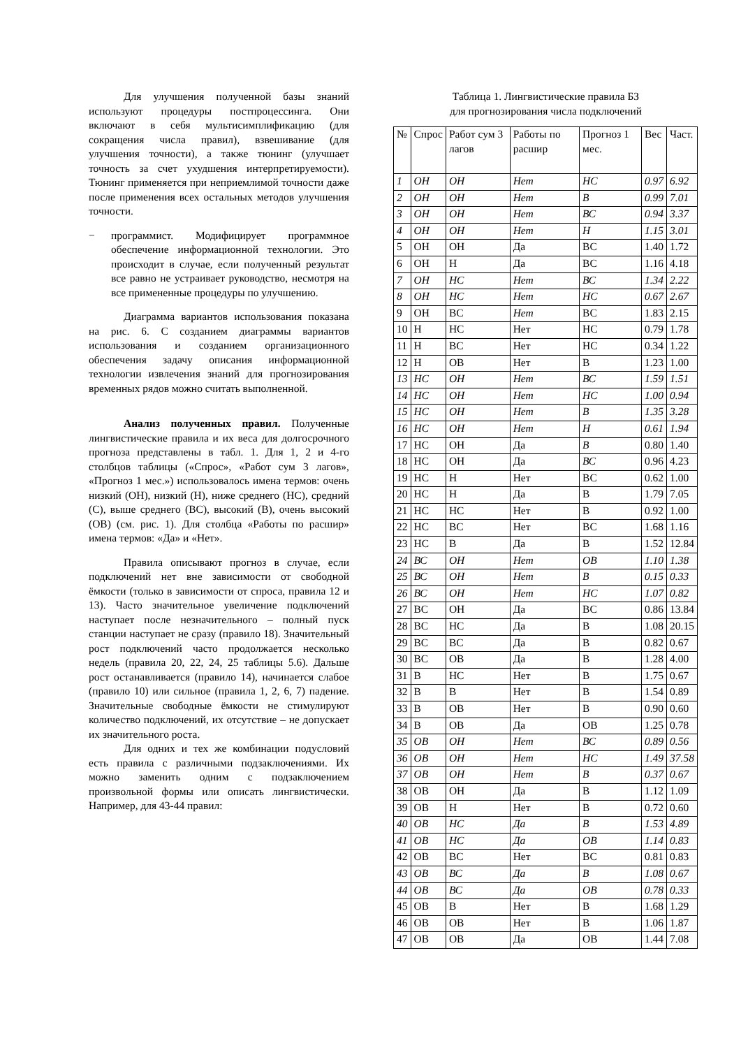Для улучшения полученной базы знаний используют процедуры постпроцессинга. Они включают в себя мультисимплификацию (для сокращения числа правил), взвешивание (для улучшения точности), а также тюнинг (улучшает точность за счет ухудшения интерпретируемости). Тюнинг применяется при неприемлимой точности даже после применения всех остальных методов улучшения точности.
− программист. Модифицирует программное обеспечение информационной технологии. Это происходит в случае, если полученный результат все равно не устраивает руководство, несмотря на все примененные процедуры по улучшению.
Диаграмма вариантов использования показана на рис. 6. С созданием диаграммы вариантов использования и созданием организационного обеспечения задачу описания информационной технологии извлечения знаний для прогнозирования временных рядов можно считать выполненной.
Анализ полученных правил. Полученные лингвистические правила и их веса для долгосрочного прогноза представлены в табл. 1. Для 1, 2 и 4-го столбцов таблицы («Спрос», «Работ сум 3 лагов», «Прогноз 1 мес.») использовалось имена термов: очень низкий (ОН), низкий (Н), ниже среднего (НС), средний (С), выше среднего (ВС), высокий (В), очень высокий (ОВ) (см. рис. 1). Для столбца «Работы по расшир» имена термов: «Да» и «Нет».
Правила описывают прогноз в случае, если подключений нет вне зависимости от свободной ёмкости (только в зависимости от спроса, правила 12 и 13). Часто значительное увеличение подключений наступает после незначительного – полный пуск станции наступает не сразу (правило 18). Значительный рост подключений часто продолжается несколько недель (правила 20, 22, 24, 25 таблицы 5.6). Дальше рост останавливается (правило 14), начинается слабое (правило 10) или сильное (правила 1, 2, 6, 7) падение. Значительные свободные ёмкости не стимулируют количество подключений, их отсутствие – не допускает их значительного роста.
Для одних и тех же комбинации подусловий есть правила с различными подзаключениями. Их можно заменить одним с подзаключением произвольной формы или описать лингвистически. Например, для 43-44 правил:
Таблица 1. Лингвистические правила БЗ
для прогнозирования числа подключений
| № | Спрос | Работ сум 3 лагов | Работы по расшир | Прогноз 1 мес. | Вес | Част. |
| 1 | ОН | ОН | Нет | НС | 0.97 | 6.92 |
| 2 | ОН | ОН | Нет | В | 0.99 | 7.01 |
| 3 | ОН | ОН | Нет | ВС | 0.94 | 3.37 |
| 4 | ОН | ОН | Нет | Н | 1.15 | 3.01 |
| 5 | ОН | ОН | Да | ВС | 1.40 | 1.72 |
| 6 | ОН | Н | Да | ВС | 1.16 | 4.18 |
| 7 | ОН | НС | Нет | ВС | 1.34 | 2.22 |
| 8 | ОН | НС | Нет | НС | 0.67 | 2.67 |
| 9 | ОН | ВС | Нет | ВС | 1.83 | 2.15 |
| 10 | Н | НС | Нет | НС | 0.79 | 1.78 |
| 11 | Н | ВС | Нет | НС | 0.34 | 1.22 |
| 12 | Н | ОВ | Нет | В | 1.23 | 1.00 |
| 13 | НС | ОН | Нет | ВС | 1.59 | 1.51 |
| 14 | НС | ОН | Нет | НС | 1.00 | 0.94 |
| 15 | НС | ОН | Нет | В | 1.35 | 3.28 |
| 16 | НС | ОН | Нет | Н | 0.61 | 1.94 |
| 17 | НС | ОН | Да | В | 0.80 | 1.40 |
| 18 | НС | ОН | Да | ВС | 0.96 | 4.23 |
| 19 | НС | Н | Нет | ВС | 0.62 | 1.00 |
| 20 | НС | Н | Да | В | 1.79 | 7.05 |
| 21 | НС | НС | Нет | В | 0.92 | 1.00 |
| 22 | НС | ВС | Нет | ВС | 1.68 | 1.16 |
| 23 | НС | В | Да | В | 1.52 | 12.84 |
| 24 | ВС | ОН | Нет | ОВ | 1.10 | 1.38 |
| 25 | ВС | ОН | Нет | В | 0.15 | 0.33 |
| 26 | ВС | ОН | Нет | НС | 1.07 | 0.82 |
| 27 | ВС | ОН | Да | ВС | 0.86 | 13.84 |
| 28 | ВС | НС | Да | В | 1.08 | 20.15 |
| 29 | ВС | ВС | Да | В | 0.82 | 0.67 |
| 30 | ВС | ОВ | Да | В | 1.28 | 4.00 |
| 31 | В | НС | Нет | В | 1.75 | 0.67 |
| 32 | В | В | Нет | В | 1.54 | 0.89 |
| 33 | В | ОВ | Нет | В | 0.90 | 0.60 |
| 34 | В | ОВ | Да | ОВ | 1.25 | 0.78 |
| 35 | ОВ | ОН | Нет | ВС | 0.89 | 0.56 |
| 36 | ОВ | ОН | Нет | НС | 1.49 | 37.58 |
| 37 | ОВ | ОН | Нет | В | 0.37 | 0.67 |
| 38 | ОВ | ОН | Да | В | 1.12 | 1.09 |
| 39 | ОВ | Н | Нет | В | 0.72 | 0.60 |
| 40 | ОВ | НС | Да | В | 1.53 | 4.89 |
| 41 | ОВ | НС | Да | ОВ | 1.14 | 0.83 |
| 42 | ОВ | ВС | Нет | ВС | 0.81 | 0.83 |
| 43 | ОВ | ВС | Да | В | 1.08 | 0.67 |
| 44 | ОВ | ВС | Да | ОВ | 0.78 | 0.33 |
| 45 | ОВ | В | Нет | В | 1.68 | 1.29 |
| 46 | ОВ | ОВ | Нет | В | 1.06 | 1.87 |
| 47 | ОВ | ОВ | Да | ОВ | 1.44 | 7.08 |